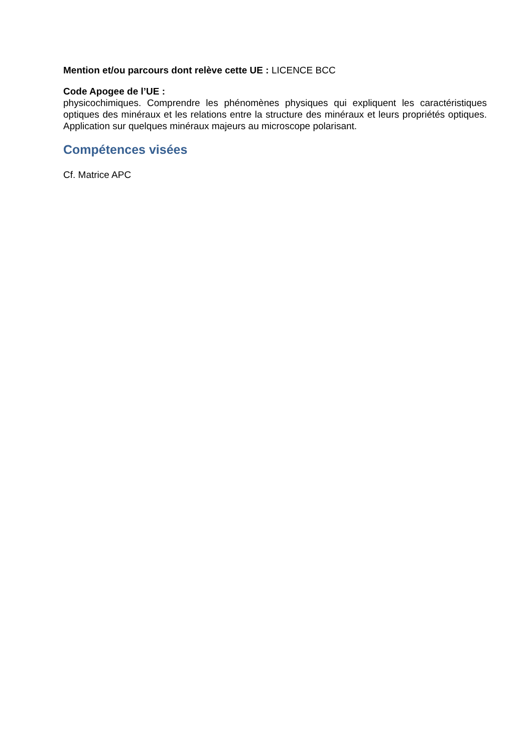Mention et/ou parcours dont relève cette UE : LICENCE BCC
Code Apogee de l’UE :
physicochimiques. Comprendre les phénomènes physiques qui expliquent les caractéristiques optiques des minéraux et les relations entre la structure des minéraux et leurs propriétés optiques. Application sur quelques minéraux majeurs au microscope polarisant.
Compétences visées
Cf. Matrice APC